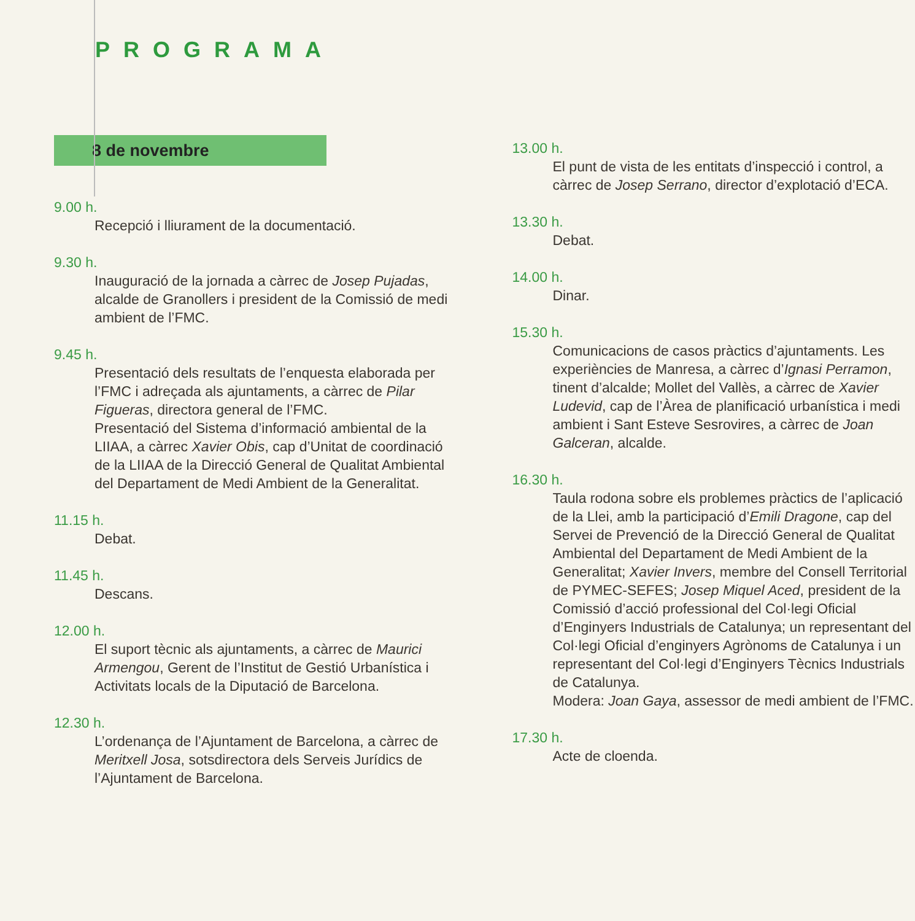PROGRAMA
8 de novembre
9.00 h.
Recepció i lliurament de la documentació.
9.30 h.
Inauguració de la jornada a càrrec de Josep Pujadas, alcalde de Granollers i president de la Comissió de medi ambient de l’FMC.
9.45 h.
Presentació dels resultats de l’enquesta elaborada per l’FMC i adreçada als ajuntaments, a càrrec de Pilar Figueras, directora general de l’FMC.
Presentació del Sistema d’informació ambiental de la LIIAA, a càrrec Xavier Obis, cap d’Unitat de coordinació de la LIIAA de la Direcció General de Qualitat Ambiental del Departament de Medi Ambient de la Generalitat.
11.15 h.
Debat.
11.45 h.
Descans.
12.00 h.
El suport tècnic als ajuntaments, a càrrec de Maurici Armengou, Gerent de l’Institut de Gestió Urbanística i Activitats locals de la Diputació de Barcelona.
12.30 h.
L’ordenança de l’Ajuntament de Barcelona, a càrrec de Meritxell Josa, sotsdirectora dels Serveis Jurídics de l’Ajuntament de Barcelona.
13.00 h.
El punt de vista de les entitats d’inspecció i control, a càrrec de Josep Serrano, director d’explotació d’ECA.
13.30 h.
Debat.
14.00 h.
Dinar.
15.30 h.
Comunicacions de casos pràctics d’ajuntaments. Les experiències de Manresa, a càrrec d’Ignasi Perramon, tinent d’alcalde; Mollet del Vallès, a càrrec de Xavier Ludevid, cap de l’Àrea de planificació urbanística i medi ambient i Sant Esteve Sesrovires, a càrrec de Joan Galceran, alcalde.
16.30 h.
Taula rodona sobre els problemes pràctics de l’aplicació de la Llei, amb la participació d’Emili Dragone, cap del Servei de Prevenció de la Direcció General de Qualitat Ambiental del Departament de Medi Ambient de la Generalitat; Xavier Invers, membre del Consell Territorial de PYMEC-SEFES; Josep Miquel Aced, president de la Comissió d’acció professional del Col·legi Oficial d’Enginyers Industrials de Catalunya; un representant del Col·legi Oficial d’enginyers Agrònoms de Catalunya i un representant del Col·legi d’Enginyers Tècnics Industrials de Catalunya.
Modera: Joan Gaya, assessor de medi ambient de l’FMC.
17.30 h.
Acte de cloenda.